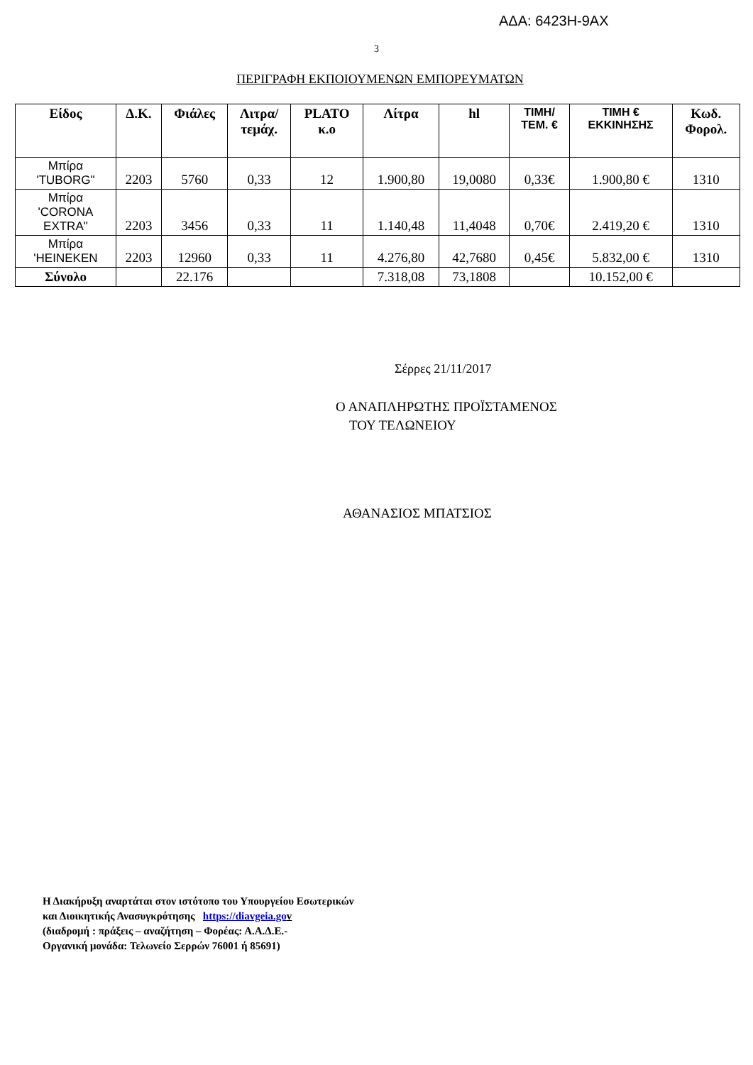ΑΔΑ: 6423Η-9ΑΧ
3
ΠΕΡΙΓΡΑΦΗ ΕΚΠΟΙΟΥΜΕΝΩΝ ΕΜΠΟΡΕΥΜΑΤΩΝ
| Είδος | Δ.Κ. | Φιάλες | Λιτρα/ τεμάχ. | PLATO κ.ο | Λίτρα | hl | ΤΙΜΗ/ ΤΕΜ. € | ΤΙΜΗ € ΕΚΚΙΝΗΣΗΣ | Κωδ. Φορολ. |
| --- | --- | --- | --- | --- | --- | --- | --- | --- | --- |
| Μπίρα 'TUBORG" | 2203 | 5760 | 0,33 | 12 | 1.900,80 | 19,0080 | 0,33€ | 1.900,80 € | 1310 |
| Μπίρα 'CORONA EXTRA" | 2203 | 3456 | 0,33 | 11 | 1.140,48 | 11,4048 | 0,70€ | 2.419,20 € | 1310 |
| Μπίρα 'HEINEKEN | 2203 | 12960 | 0,33 | 11 | 4.276,80 | 42,7680 | 0,45€ | 5.832,00 € | 1310 |
| Σύνολο | | 22.176 | | | 7.318,08 | 73,1808 | | 10.152,00 € | |
Σέρρες 21/11/2017
Ο ΑΝΑΠΛΗΡΩΤΗΣ ΠΡΟΪΣΤΑΜΕΝΟΣ
ΤΟΥ ΤΕΛΩΝΕΙΟΥ
ΑΘΑΝΑΣΙΟΣ ΜΠΑΤΣΙΟΣ
Η Διακήρυξη αναρτάται στον ιστότοπο του Υπουργείου Εσωτερικών
και Διοικητικής Ανασυγκρότησης https://diavgeia.go v
(διαδρομή : πράξεις – αναζήτηση – Φορέας: Α.Α.Δ.Ε.-
Οργανική μονάδα: Τελωνείο Σερρών 76001 ή 85691)